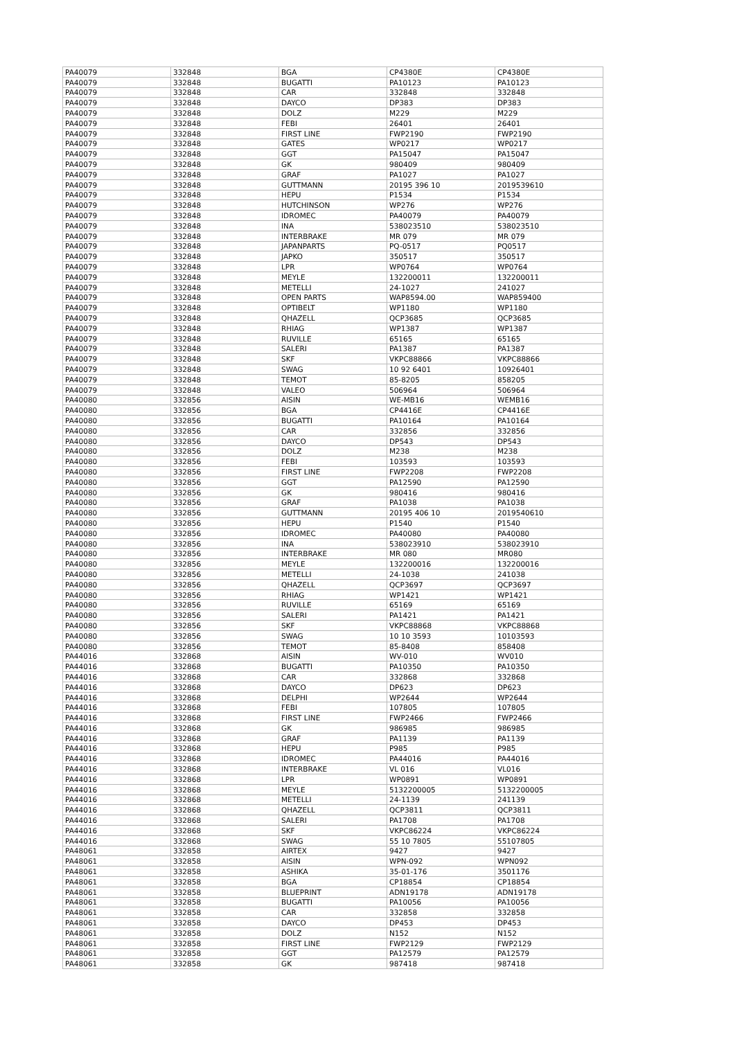| PA40079 | 332848 | BGA | CP4380E | CP4380E |
| PA40079 | 332848 | BUGATTI | PA10123 | PA10123 |
| PA40079 | 332848 | CAR | 332848 | 332848 |
| PA40079 | 332848 | DAYCO | DP383 | DP383 |
| PA40079 | 332848 | DOLZ | M229 | M229 |
| PA40079 | 332848 | FEBI | 26401 | 26401 |
| PA40079 | 332848 | FIRST LINE | FWP2190 | FWP2190 |
| PA40079 | 332848 | GATES | WP0217 | WP0217 |
| PA40079 | 332848 | GGT | PA15047 | PA15047 |
| PA40079 | 332848 | GK | 980409 | 980409 |
| PA40079 | 332848 | GRAF | PA1027 | PA1027 |
| PA40079 | 332848 | GUTTMANN | 20195 396 10 | 2019539610 |
| PA40079 | 332848 | HEPU | P1534 | P1534 |
| PA40079 | 332848 | HUTCHINSON | WP276 | WP276 |
| PA40079 | 332848 | IDROMEC | PA40079 | PA40079 |
| PA40079 | 332848 | INA | 538023510 | 538023510 |
| PA40079 | 332848 | INTERBRAKE | MR 079 | MR 079 |
| PA40079 | 332848 | JAPANPARTS | PQ-0517 | PQ0517 |
| PA40079 | 332848 | JAPKO | 350517 | 350517 |
| PA40079 | 332848 | LPR | WP0764 | WP0764 |
| PA40079 | 332848 | MEYLE | 132200011 | 132200011 |
| PA40079 | 332848 | METELLI | 24-1027 | 241027 |
| PA40079 | 332848 | OPEN PARTS | WAP8594.00 | WAP859400 |
| PA40079 | 332848 | OPTIBELT | WP1180 | WP1180 |
| PA40079 | 332848 | QHAZELL | QCP3685 | QCP3685 |
| PA40079 | 332848 | RHIAG | WP1387 | WP1387 |
| PA40079 | 332848 | RUVILLE | 65165 | 65165 |
| PA40079 | 332848 | SALERI | PA1387 | PA1387 |
| PA40079 | 332848 | SKF | VKPC88866 | VKPC88866 |
| PA40079 | 332848 | SWAG | 10 92 6401 | 10926401 |
| PA40079 | 332848 | TEMOT | 85-8205 | 858205 |
| PA40079 | 332848 | VALEO | 506964 | 506964 |
| PA40080 | 332856 | AISIN | WE-MB16 | WEMB16 |
| PA40080 | 332856 | BGA | CP4416E | CP4416E |
| PA40080 | 332856 | BUGATTI | PA10164 | PA10164 |
| PA40080 | 332856 | CAR | 332856 | 332856 |
| PA40080 | 332856 | DAYCO | DP543 | DP543 |
| PA40080 | 332856 | DOLZ | M238 | M238 |
| PA40080 | 332856 | FEBI | 103593 | 103593 |
| PA40080 | 332856 | FIRST LINE | FWP2208 | FWP2208 |
| PA40080 | 332856 | GGT | PA12590 | PA12590 |
| PA40080 | 332856 | GK | 980416 | 980416 |
| PA40080 | 332856 | GRAF | PA1038 | PA1038 |
| PA40080 | 332856 | GUTTMANN | 20195 406 10 | 2019540610 |
| PA40080 | 332856 | HEPU | P1540 | P1540 |
| PA40080 | 332856 | IDROMEC | PA40080 | PA40080 |
| PA40080 | 332856 | INA | 538023910 | 538023910 |
| PA40080 | 332856 | INTERBRAKE | MR 080 | MR080 |
| PA40080 | 332856 | MEYLE | 132200016 | 132200016 |
| PA40080 | 332856 | METELLI | 24-1038 | 241038 |
| PA40080 | 332856 | QHAZELL | QCP3697 | QCP3697 |
| PA40080 | 332856 | RHIAG | WP1421 | WP1421 |
| PA40080 | 332856 | RUVILLE | 65169 | 65169 |
| PA40080 | 332856 | SALERI | PA1421 | PA1421 |
| PA40080 | 332856 | SKF | VKPC88868 | VKPC88868 |
| PA40080 | 332856 | SWAG | 10 10 3593 | 10103593 |
| PA40080 | 332856 | TEMOT | 85-8408 | 858408 |
| PA44016 | 332868 | AISIN | WV-010 | WV010 |
| PA44016 | 332868 | BUGATTI | PA10350 | PA10350 |
| PA44016 | 332868 | CAR | 332868 | 332868 |
| PA44016 | 332868 | DAYCO | DP623 | DP623 |
| PA44016 | 332868 | DELPHI | WP2644 | WP2644 |
| PA44016 | 332868 | FEBI | 107805 | 107805 |
| PA44016 | 332868 | FIRST LINE | FWP2466 | FWP2466 |
| PA44016 | 332868 | GK | 986985 | 986985 |
| PA44016 | 332868 | GRAF | PA1139 | PA1139 |
| PA44016 | 332868 | HEPU | P985 | P985 |
| PA44016 | 332868 | IDROMEC | PA44016 | PA44016 |
| PA44016 | 332868 | INTERBRAKE | VL 016 | VL016 |
| PA44016 | 332868 | LPR | WP0891 | WP0891 |
| PA44016 | 332868 | MEYLE | 5132200005 | 5132200005 |
| PA44016 | 332868 | METELLI | 24-1139 | 241139 |
| PA44016 | 332868 | QHAZELL | QCP3811 | QCP3811 |
| PA44016 | 332868 | SALERI | PA1708 | PA1708 |
| PA44016 | 332868 | SKF | VKPC86224 | VKPC86224 |
| PA44016 | 332868 | SWAG | 55 10 7805 | 55107805 |
| PA48061 | 332858 | AIRTEX | 9427 | 9427 |
| PA48061 | 332858 | AISIN | WPN-092 | WPN092 |
| PA48061 | 332858 | ASHIKA | 35-01-176 | 3501176 |
| PA48061 | 332858 | BGA | CP18854 | CP18854 |
| PA48061 | 332858 | BLUEPRINT | ADN19178 | ADN19178 |
| PA48061 | 332858 | BUGATTI | PA10056 | PA10056 |
| PA48061 | 332858 | CAR | 332858 | 332858 |
| PA48061 | 332858 | DAYCO | DP453 | DP453 |
| PA48061 | 332858 | DOLZ | N152 | N152 |
| PA48061 | 332858 | FIRST LINE | FWP2129 | FWP2129 |
| PA48061 | 332858 | GGT | PA12579 | PA12579 |
| PA48061 | 332858 | GK | 987418 | 987418 |